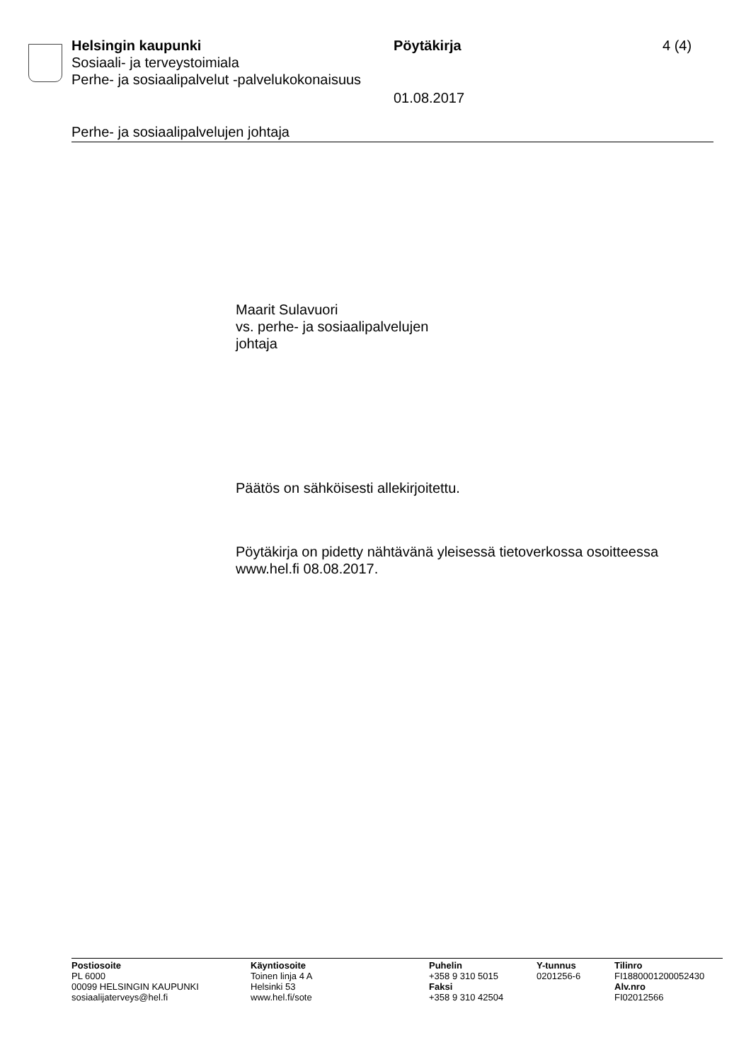Helsingin kaupunki Pöytäkirja 4 (4)
Sosiaali- ja terveystoimiala
Perhe- ja sosiaalipalvelut -palvelukokonaisuus
01.08.2017
Perhe- ja sosiaalipalvelujen johtaja
Maarit Sulavuori
vs. perhe- ja sosiaalipalvelujen
johtaja
Päätös on sähköisesti allekirjoitettu.
Pöytäkirja on pidetty nähtävänä yleisessä tietoverkossa osoitteessa www.hel.fi 08.08.2017.
Postiosoite
PL 6000
00099 HELSINGIN KAUPUNKI
sosiaalijaterveys@hel.fi
Käyntiosoite
Toinen linja 4 A
Helsinki 53
www.hel.fi/sote
Puhelin
+358 9 310 5015
Faksi
+358 9 310 42504
Y-tunnus
0201256-6
Tilinro
FI1880001200052430
Alv.nro
FI02012566